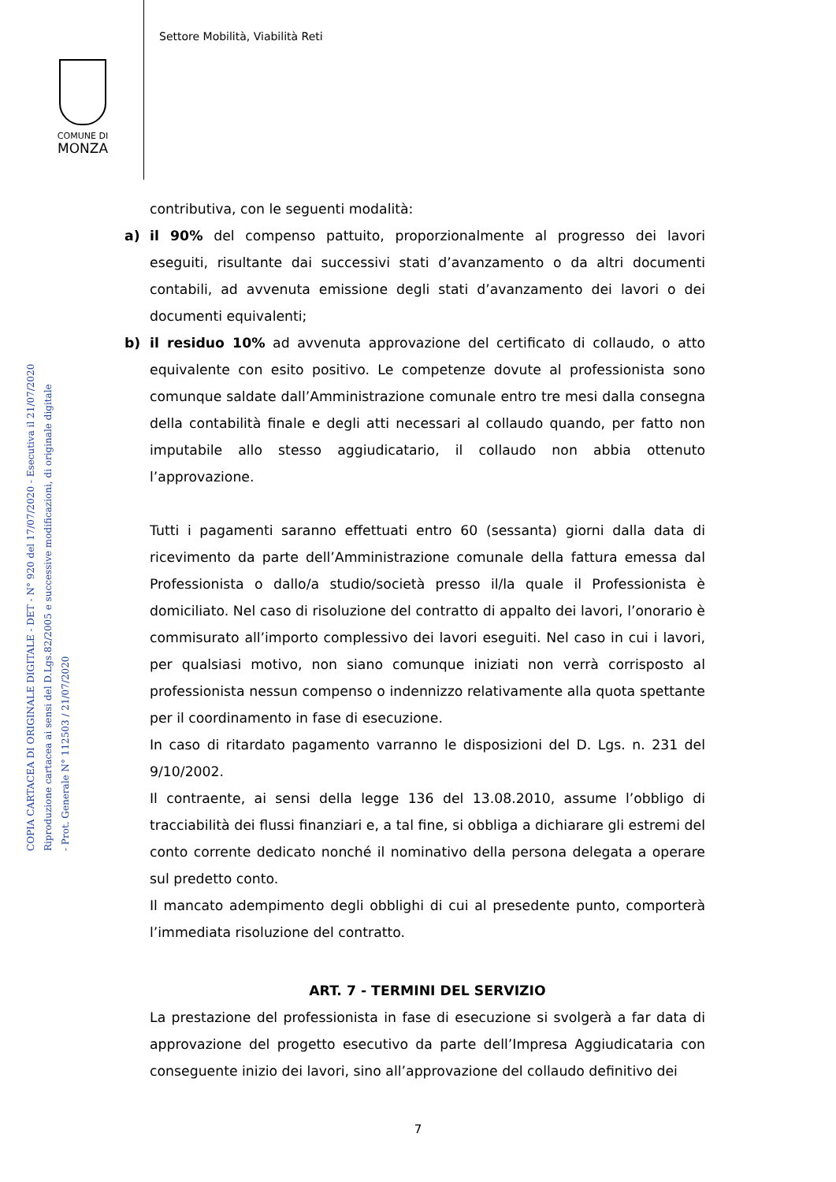Settore Mobilità, Viabilità Reti
COMUNE DI
MONZA
COPIA CARTACEA DI ORIGINALE DIGITALE - DET - N° 920 del 17/07/2020 - Esecutiva il 21/07/2020
Riproduzione cartacea ai sensi del D.Lgs.82/2005 e successive modificazioni, di originale digitale
- Prot. Generale N° 112503 / 21/07/2020
contributiva, con le seguenti modalità:
a) il 90% del compenso pattuito, proporzionalmente al progresso dei lavori eseguiti, risultante dai successivi stati d’avanzamento o da altri documenti contabili, ad avvenuta emissione degli stati d’avanzamento dei lavori o dei documenti equivalenti;
b) il residuo 10% ad avvenuta approvazione del certificato di collaudo, o atto equivalente con esito positivo. Le competenze dovute al professionista sono comunque saldate dall’Amministrazione comunale entro tre mesi dalla consegna della contabilità finale e degli atti necessari al collaudo quando, per fatto non imputabile allo stesso aggiudicatario, il collaudo non abbia ottenuto l’approvazione.
Tutti i pagamenti saranno effettuati entro 60 (sessanta) giorni dalla data di ricevimento da parte dell’Amministrazione comunale della fattura emessa dal Professionista o dallo/a studio/società presso il/la quale il Professionista è domiciliato. Nel caso di risoluzione del contratto di appalto dei lavori, l’onorario è commisurato all’importo complessivo dei lavori eseguiti. Nel caso in cui i lavori, per qualsiasi motivo, non siano comunque iniziati non verrà corrisposto al professionista nessun compenso o indennizzo relativamente alla quota spettante per il coordinamento in fase di esecuzione.
In caso di ritardato pagamento varranno le disposizioni del D. Lgs. n. 231 del 9/10/2002.
Il contraente, ai sensi della legge 136 del 13.08.2010, assume l’obbligo di tracciabilità dei flussi finanziari e, a tal fine, si obbliga a dichiarare gli estremi del conto corrente dedicato nonché il nominativo della persona delegata a operare sul predetto conto.
Il mancato adempimento degli obblighi di cui al presedente punto, comporterà l’immediata risoluzione del contratto.
ART. 7 - TERMINI DEL SERVIZIO
La prestazione del professionista in fase di esecuzione si svolgerà a far data di approvazione del progetto esecutivo da parte dell’Impresa Aggiudicataria con conseguente inizio dei lavori, sino all’approvazione del collaudo definitivo dei
7